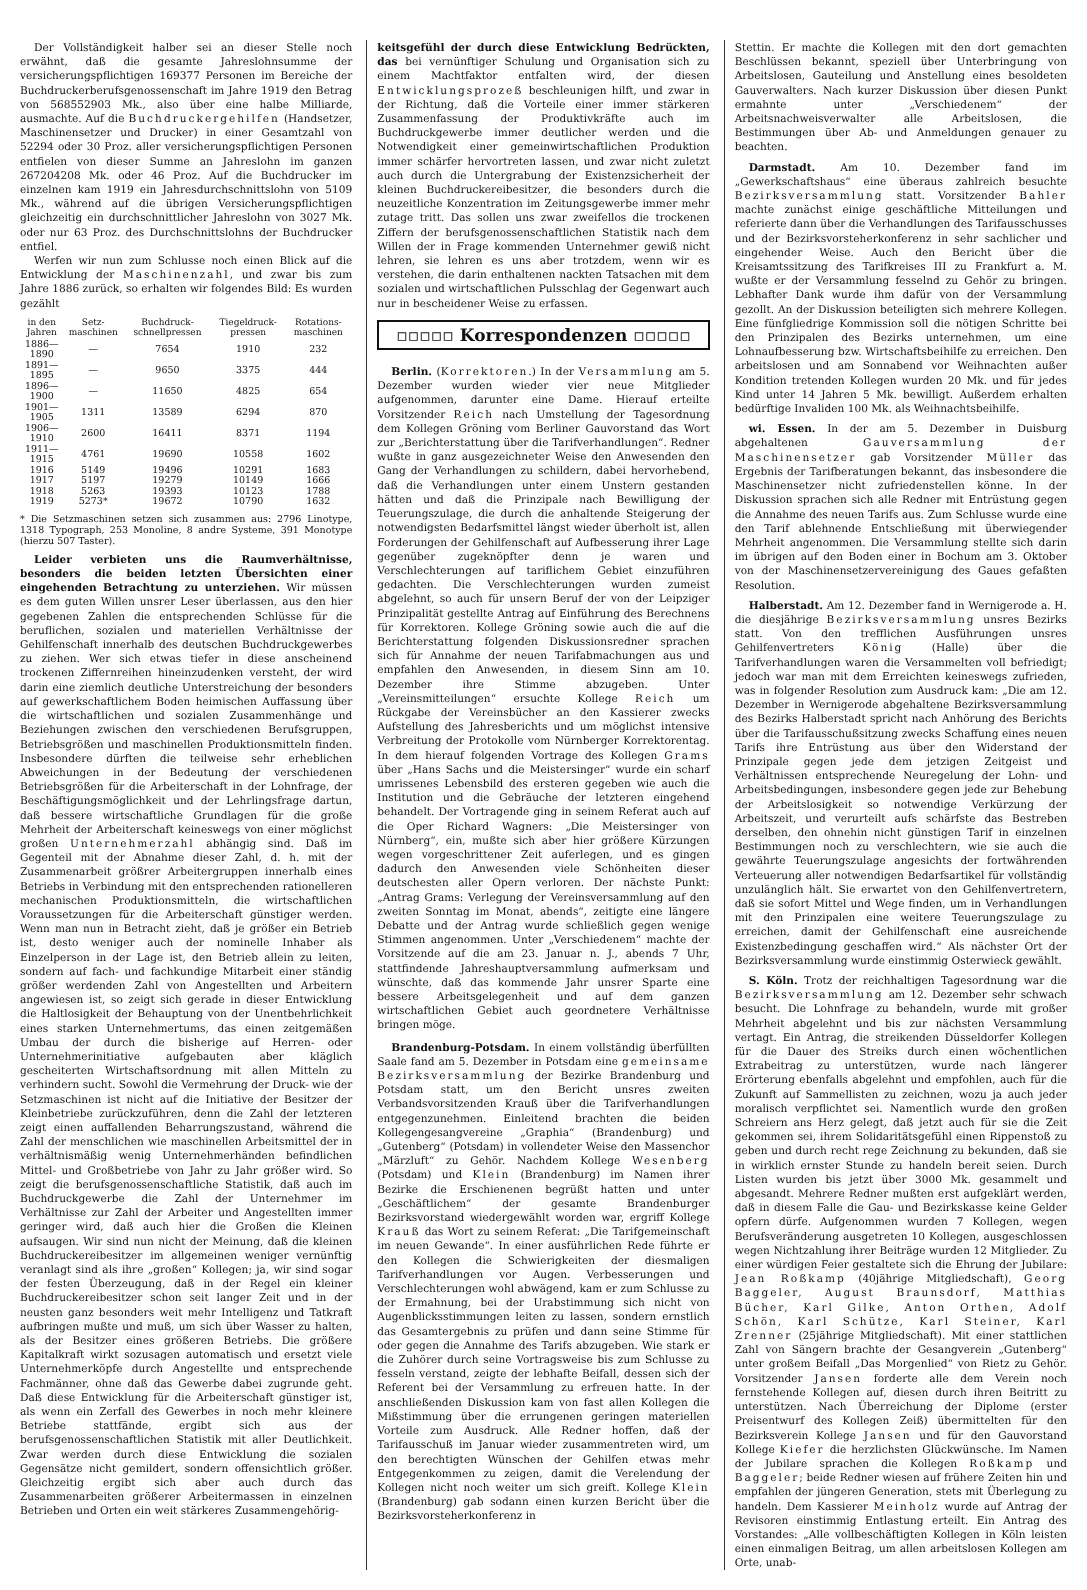Der Vollständigkeit halber sei an dieser Stelle noch erwähnt, daß die gesamte Jahreslohnsumme der versicherungspflichtigen 169377 Personen im Bereiche der Buchdruckerberufsgenossenschaft im Jahre 1919 den Betrag von 568552903 Mk., also über eine halbe Milliarde, ausmachte. Auf die Buchdruckergehilfen (Handsetzer, Maschinensetzer und Drucker) in einer Gesamtzahl von 52294 oder 30 Proz. aller versicherungspflichtigen Personen entfielen von dieser Summe an Jahreslohn im ganzen 267204208 Mk. oder 46 Proz. Auf die Buchdrucker im einzelnen kam 1919 ein Jahresdurchschnittslohn von 5109 Mk., während auf die übrigen Versicherungspflichtigen gleichzeitig ein durchschnittlicher Jahreslohn von 3027 Mk. oder nur 63 Proz. des Durchschnittslohns der Buchdrucker entfiel.
Werfen wir nun zum Schlusse noch einen Blick auf die Entwicklung der Maschinenzahl, und zwar bis zum Jahre 1886 zurück, so erhalten wir folgendes Bild: Es wurden gezählt
| in den Jahren | Setz-maschinen | Buchdruck-schnellpressen | Tiegeldruck-pressen | Rotations-maschinen |
| --- | --- | --- | --- | --- |
| 1886—1890 | — | 7654 | 1910 | 232 |
| 1891—1895 | — | 9650 | 3375 | 444 |
| 1896—1900 | — | 11650 | 4825 | 654 |
| 1901—1905 | 1311 | 13589 | 6294 | 870 |
| 1906—1910 | 2600 | 16411 | 8371 | 1194 |
| 1911—1915 | 4761 | 19690 | 10558 | 1602 |
| 1916 | 5149 | 19496 | 10291 | 1683 |
| 1917 | 5197 | 19279 | 10149 | 1666 |
| 1918 | 5263 | 19393 | 10123 | 1788 |
| 1919 | 5273* | 19672 | 10790 | 1632 |
* Die Setzmaschinen setzen sich zusammen aus: 2796 Linotype, 1318 Typograph, 253 Monoline, 8 andre Systeme, 391 Monotype (hierzu 507 Taster).
Leider verbieten uns die Raumverhältnisse, besonders die beiden letzten Übersichten einer eingehenden Betrachtung zu unterziehen. Wir müssen es dem guten Willen unsrer Leser überlassen, aus den hier gegebenen Zahlen die entsprechenden Schlüsse für die beruflichen, sozialen und materiellen Verhältnisse der Gehilfenschaft innerhalb des deutschen Buchdruckgewerbes zu ziehen. Wer sich etwas tiefer in diese anscheinend trockenen Ziffernreihen hineinzudenken versteht, der wird darin eine ziemlich deutliche Unterstreichung der besonders auf gewerkschaftlichem Boden heimischen Auffassung über die wirtschaftlichen und sozialen Zusammenhänge und Beziehungen zwischen den verschiedenen Berufsgruppen, Betriebsgrößen und maschinellen Produktionsmitteln finden. Insbesondere dürften die teilweise sehr erheblichen Abweichungen in der Bedeutung der verschiedenen Betriebsgrößen für die Arbeiterschaft in der Lohnfrage, der Beschäftigungsmöglichkeit und der Lehrlingsfrage dartun, daß bessere wirtschaftliche Grundlagen für die große Mehrheit der Arbeiterschaft keineswegs von einer möglichst großen Unternehmerzahl abhängig sind. Daß im Gegenteil mit der Abnahme dieser Zahl, d. h. mit der Zusammenarbeit größrer Arbeitergruppen innerhalb eines Betriebs in Verbindung mit den entsprechenden rationelleren mechanischen Produktionsmitteln, die wirtschaftlichen Voraussetzungen für die Arbeiterschaft günstiger werden. Wenn man nun in Betracht zieht, daß je größer ein Betrieb ist, desto weniger auch der nominelle Inhaber als Einzelperson in der Lage ist, den Betrieb allein zu leiten, sondern auf fach- und fachkundige Mitarbeit einer ständig größer werdenden Zahl von Angestellten und Arbeitern angewiesen ist, so zeigt sich gerade in dieser Entwicklung die Haltlosigkeit der Behauptung von der Unentbehrlichkeit eines starken Unternehmertums, das einen zeitgemäßen Umbau der durch die bisherige auf Herren- oder Unternehmerinitiative aufgebauten aber kläglich gescheiterten Wirtschaftsordnung mit allen Mitteln zu verhindern sucht. Sowohl die Vermehrung der Druck- wie der Setzmaschinen ist nicht auf die Initiative der Besitzer der Kleinbetriebe zurückzuführen, denn die Zahl der letzteren zeigt einen auffallenden Beharrungszustand, während die Zahl der menschlichen wie maschinellen Arbeitsmittel der in verhältnismäßig wenig Unternehmerhänden befindlichen Mittel- und Großbetriebe von Jahr zu Jahr größer wird. So zeigt die berufsgenossenschaftliche Statistik, daß auch im Buchdruckgewerbe die Zahl der Unternehmer im Verhältnisse zur Zahl der Arbeiter und Angestellten immer geringer wird, daß auch hier die Großen die Kleinen aufsaugen. Wir sind nun nicht der Meinung, daß die kleinen Buchdruckereibesitzer im allgemeinen weniger vernünftig veranlagt sind als ihre „großen“ Kollegen; ja, wir sind sogar der festen Überzeugung, daß in der Regel ein kleiner Buchdruckereibesitzer schon seit langer Zeit und in der neusten ganz besonders weit mehr Intelligenz und Tatkraft aufbringen mußte und muß, um sich über Wasser zu halten, als der Besitzer eines größeren Betriebs. Die größere Kapitalkraft wirkt sozusagen automatisch und ersetzt viele Unternehmerköpfe durch Angestellte und entsprechende Fachmänner, ohne daß das Gewerbe dabei zugrunde geht. Daß diese Entwicklung für die Arbeiterschaft günstiger ist, als wenn ein Zerfall des Gewerbes in noch mehr kleinere Betriebe stattfände, ergibt sich aus der berufsgenossenschaftlichen Statistik mit aller Deutlichkeit. Zwar werden durch diese Entwicklung die sozialen Gegensätze nicht gemildert, sondern offensichtlich größer. Gleichzeitig ergibt sich aber auch durch das Zusammenarbeiten größerer Arbeitermassen in einzelnen Betrieben und Orten ein weit stärkeres Zusammengehörig-
keitsgefühl der durch diese Entwicklung Bedrückten, das bei vernünftiger Schulung und Organisation sich zu einem Machtfaktor entfalten wird, der diesen Entwicklungsprozeß beschleunigen hilft, und zwar in der Richtung, daß die Vorteile einer immer stärkeren Zusammenfassung der Produktivkräfte auch im Buchdruckgewerbe immer deutlicher werden und die Notwendigkeit einer gemeinwirtschaftlichen Produktion immer schärfer hervortreten lassen, und zwar nicht zuletzt auch durch die Untergrabung der Existenzsicherheit der kleinen Buchdruckereibesitzer, die besonders durch die neuzeitliche Konzentration im Zeitungsgewerbe immer mehr zutage tritt. Das sollen uns zwar zweifellos die trockenen Ziffern der berufsgenossenschaftlichen Statistik nach dem Willen der in Frage kommenden Unternehmer gewiß nicht lehren, sie lehren es uns aber trotzdem, wenn wir es verstehen, die darin enthaltenen nackten Tatsachen mit dem sozialen und wirtschaftlichen Pulsschlag der Gegenwart auch nur in bescheidener Weise zu erfassen.
▫▫▫▫▫ Korrespondenzen ▫▫▫▫▫
Berlin. (Korrektoren.) In der Versammlung am 5. Dezember wurden wieder vier neue Mitglieder aufgenommen, darunter eine Dame. Hierauf erteilte Vorsitzender Reich nach Umstellung der Tagesordnung dem Kollegen Gröning vom Berliner Gauvorstand das Wort zur „Berichterstattung über die Tarifverhandlungen“. Redner wußte in ganz ausgezeichneter Weise den Anwesenden den Gang der Verhandlungen zu schildern, dabei hervorhebend, daß die Verhandlungen unter einem Unstern gestanden hätten und daß die Prinzipale nach Bewilligung der Teuerungszulage, die durch die anhaltende Steigerung der notwendigsten Bedarfsmittel längst wieder überholt ist, allen Forderungen der Gehilfenschaft auf Aufbesserung ihrer Lage gegenüber zugeknöpfter denn je waren und Verschlechterungen auf tariflichem Gebiet einzuführen gedachten. Die Verschlechterungen wurden zumeist abgelehnt, so auch für unsern Beruf der von der Leipziger Prinzipalität gestellte Antrag auf Einführung des Berechnens für Korrektoren. Kollege Gröning sowie auch die auf die Berichterstattung folgenden Diskussionsredner sprachen sich für Annahme der neuen Tarifabmachungen aus und empfahlen den Anwesenden, in diesem Sinn am 10. Dezember ihre Stimme abzugeben. Unter „Vereinsmitteilungen“ ersuchte Kollege Reich um Rückgabe der Vereinsbücher an den Kassierer zwecks Aufstellung des Jahresberichts und um möglichst intensive Verbreitung der Protokolle vom Nürnberger Korrektorentag. In dem hierauf folgenden Vortrage des Kollegen Grams über „Hans Sachs und die Meistersinger“ wurde ein scharf umrissenes Lebensbild des ersteren gegeben wie auch die Institution und die Gebräuche der letzteren eingehend behandelt. Der Vortragende ging in seinem Referat auch auf die Oper Richard Wagners: „Die Meistersinger von Nürnberg“, ein, mußte sich aber hier größere Kürzungen wegen vorgeschrittener Zeit auferlegen, und es gingen dadurch den Anwesenden viele Schönheiten dieser deutschesten aller Opern verloren. Der nächste Punkt: „Antrag Grams: Verlegung der Vereinsversammlung auf den zweiten Sonntag im Monat, abends“, zeitigte eine längere Debatte und der Antrag wurde schließlich gegen wenige Stimmen angenommen. Unter „Verschiedenem“ machte der Vorsitzende auf die am 23. Januar n. J., abends 7 Uhr, stattfindende Jahreshauptversammlung aufmerksam und wünschte, daß das kommende Jahr unsrer Sparte eine bessere Arbeitsgelegenheit und auf dem ganzen wirtschaftlichen Gebiet auch geordnetere Verhältnisse bringen möge.
Brandenburg-Potsdam. In einem vollständig überfüllten Saale fand am 5. Dezember in Potsdam eine gemeinsame Bezirksversammlung der Bezirke Brandenburg und Potsdam statt, um den Bericht unsres zweiten Verbandsvorsitzenden Krauß über die Tarifverhandlungen entgegenzunehmen. Einleitend brachten die beiden Kollegengesangvereine „Graphia“ (Brandenburg) und „Gutenberg“ (Potsdam) in vollendeter Weise den Massenchor „Märzluft“ zu Gehör. Nachdem Kollege Wesenberg (Potsdam) und Klein (Brandenburg) im Namen ihrer Bezirke die Erschienenen begrüßt hatten und unter „Geschäftlichem“ der gesamte Brandenburger Bezirksvorstand wiedergewählt worden war, ergriff Kollege Krauß das Wort zu seinem Referat: „Die Tarifgemeinschaft im neuen Gewande“. In einer ausführlichen Rede führte er den Kollegen die Schwierigkeiten der diesmaligen Tarifverhandlungen vor Augen. Verbesserungen und Verschlechterungen wohl abwägend, kam er zum Schlusse zu der Ermahnung, bei der Urabstimmung sich nicht von Augenblicksstimmungen leiten zu lassen, sondern ernstlich das Gesamtergebnis zu prüfen und dann seine Stimme für oder gegen die Annahme des Tarifs abzugeben. Wie stark er die Zuhörer durch seine Vortragsweise bis zum Schlusse zu fesseln verstand, zeigte der lebhafte Beifall, dessen sich der Referent bei der Versammlung zu erfreuen hatte. In der anschließenden Diskussion kam von fast allen Kollegen die Mißstimmung über die errungenen geringen materiellen Vorteile zum Ausdruck. Alle Redner hoffen, daß der Tarifausschuß im Januar wieder zusammentreten wird, um den berechtigten Wünschen der Gehilfen etwas mehr Entgegenkommen zu zeigen, damit die Verelendung der Kollegen nicht noch weiter um sich greift. Kollege Klein (Brandenburg) gab sodann einen kurzen Bericht über die Bezirksvorsteherkonferenz in
Stettin. Er machte die Kollegen mit den dort gemachten Beschlüssen bekannt, speziell über Unterbringung von Arbeitslosen, Gauteilung und Anstellung eines besoldeten Gauverwalters. Nach kurzer Diskussion über diesen Punkt ermahnte unter „Verschiedenem“ der Arbeitsnachweisverwalter alle Arbeitslosen, die Bestimmungen über Ab- und Anmeldungen genauer zu beachten.
Darmstadt. Am 10. Dezember fand im „Gewerkschaftshaus“ eine überaus zahlreich besuchte Bezirksversammlung statt. Vorsitzender Bahler machte zunächst einige geschäftliche Mitteilungen und referierte dann über die Verhandlungen des Tarifausschusses und der Bezirksvorsteherkonferenz in sehr sachlicher und eingehender Weise. Auch den Bericht über die Kreisamtssitzung des Tarifkreises III zu Frankfurt a. M. wußte er der Versammlung fesselnd zu Gehör zu bringen. Lebhafter Dank wurde ihm dafür von der Versammlung gezollt. An der Diskussion beteiligten sich mehrere Kollegen. Eine fünfgliedrige Kommission soll die nötigen Schritte bei den Prinzipalen des Bezirks unternehmen, um eine Lohnaufbesserung bzw. Wirtschaftsbeihilfe zu erreichen. Den arbeitslosen und am Sonnabend vor Weihnachten außer Kondition tretenden Kollegen wurden 20 Mk. und für jedes Kind unter 14 Jahren 5 Mk. bewilligt. Außerdem erhalten bedürftige Invaliden 100 Mk. als Weihnachtsbeihilfe.
wi. Essen. In der am 5. Dezember in Duisburg abgehaltenen Gauversammlung der Maschinensetzer gab Vorsitzender Müller das Ergebnis der Tarifberatungen bekannt, das insbesondere die Maschinensetzer nicht zufriedenstellen könne. In der Diskussion sprachen sich alle Redner mit Entrüstung gegen die Annahme des neuen Tarifs aus. Zum Schlusse wurde eine den Tarif ablehnende Entschließung mit überwiegender Mehrheit angenommen. Die Versammlung stellte sich darin im übrigen auf den Boden einer in Bochum am 3. Oktober von der Maschinensetzervereinigung des Gaues gefaßten Resolution.
Halberstadt. Am 12. Dezember fand in Wernigerode a. H. die diesjährige Bezirksversammlung unsres Bezirks statt. Von den trefflichen Ausführungen unsres Gehilfenvertreters König (Halle) über die Tarifverhandlungen waren die Versammelten voll befriedigt; jedoch war man mit dem Erreichten keineswegs zufrieden, was in folgender Resolution zum Ausdruck kam: „Die am 12. Dezember in Wernigerode abgehaltene Bezirksversammlung des Bezirks Halberstadt spricht nach Anhörung des Berichts über die Tarifausschußsitzung zwecks Schaffung eines neuen Tarifs ihre Entrüstung aus über den Widerstand der Prinzipale gegen jede dem jetzigen Zeitgeist und Verhältnissen entsprechende Neuregelung der Lohn- und Arbeitsbedingungen, insbesondere gegen jede zur Behebung der Arbeitslosigkeit so notwendige Verkürzung der Arbeitszeit, und verurteilt aufs schärfste das Bestreben derselben, den ohnehin nicht günstigen Tarif in einzelnen Bestimmungen noch zu verschlechtern, wie sie auch die gewährte Teuerungszulage angesichts der fortwährenden Verteuerung aller notwendigen Bedarfsartikel für vollständig unzulänglich hält. Sie erwartet von den Gehilfenvertretern, daß sie sofort Mittel und Wege finden, um in Verhandlungen mit den Prinzipalen eine weitere Teuerungszulage zu erreichen, damit der Gehilfenschaft eine ausreichende Existenzbedingung geschaffen wird.“ Als nächster Ort der Bezirksversammlung wurde einstimmig Osterwieck gewählt.
S. Köln. Trotz der reichhaltigen Tagesordnung war die Bezirksversammlung am 12. Dezember sehr schwach besucht. Die Lohnfrage zu behandeln, wurde mit großer Mehrheit abgelehnt und bis zur nächsten Versammlung vertagt. Ein Antrag, die streikenden Düsseldorfer Kollegen für die Dauer des Streiks durch einen wöchentlichen Extrabeitrag zu unterstützen, wurde nach längerer Erörterung ebenfalls abgelehnt und empfohlen, auch für die Zukunft auf Sammellisten zu zeichnen, wozu ja auch jeder moralisch verpflichtet sei. Namentlich wurde den großen Schreiern ans Herz gelegt, daß jetzt auch für sie die Zeit gekommen sei, ihrem Solidaritätsgefühl einen Rippenstoß zu geben und durch recht rege Zeichnung zu bekunden, daß sie in wirklich ernster Stunde zu handeln bereit seien. Durch Listen wurden bis jetzt über 3000 Mk. gesammelt und abgesandt. Mehrere Redner mußten erst aufgeklärt werden, daß in diesem Falle die Gau- und Bezirkskasse keine Gelder opfern dürfe. Aufgenommen wurden 7 Kollegen, wegen Berufsveränderung ausgetreten 10 Kollegen, ausgeschlossen wegen Nichtzahlung ihrer Beiträge wurden 12 Mitglieder. Zu einer würdigen Feier gestaltete sich die Ehrung der Jubilare: Jean Roßkamp (40jährige Mitgliedschaft), Georg Baggeler, August Braunsdorf, Matthias Bücher, Karl Gilke, Anton Orthen, Adolf Schön, Karl Schütze, Karl Steiner, Karl Zrenner (25jährige Mitgliedschaft). Mit einer stattlichen Zahl von Sängern brachte der Gesangverein „Gutenberg“ unter großem Beifall „Das Morgenlied“ von Rietz zu Gehör. Vorsitzender Jansen forderte alle dem Verein noch fernstehende Kollegen auf, diesen durch ihren Beitritt zu unterstützen. Nach Überreichung der Diplome (erster Preisentwurf des Kollegen Zeiß) übermittelten für den Bezirksverein Kollege Jansen und für den Gauvorstand Kollege Kiefer die herzlichsten Glückwünsche. Im Namen der Jubilare sprachen die Kollegen Roßkamp und Baggeler; beide Redner wiesen auf frühere Zeiten hin und empfahlen der jüngeren Generation, stets mit Überlegung zu handeln. Dem Kassierer Meinholz wurde auf Antrag der Revisoren einstimmig Entlastung erteilt. Ein Antrag des Vorstandes: „Alle vollbeschäftigten Kollegen in Köln leisten einen einmaligen Beitrag, um allen arbeitslosen Kollegen am Orte, unab-